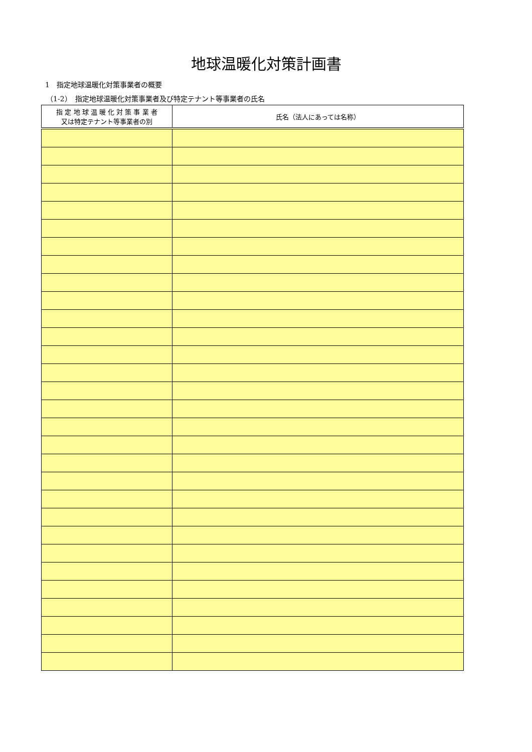地球温暖化対策計画書
1　指定地球温暖化対策事業者の概要
（1-2）　指定地球温暖化対策事業者及び特定テナント等事業者の氏名
| 指 定 地 球 温 暖 化 対 策 事 業 者 又は特定テナント等事業者の別 | 氏名（法人にあっては名称） |
| --- | --- |